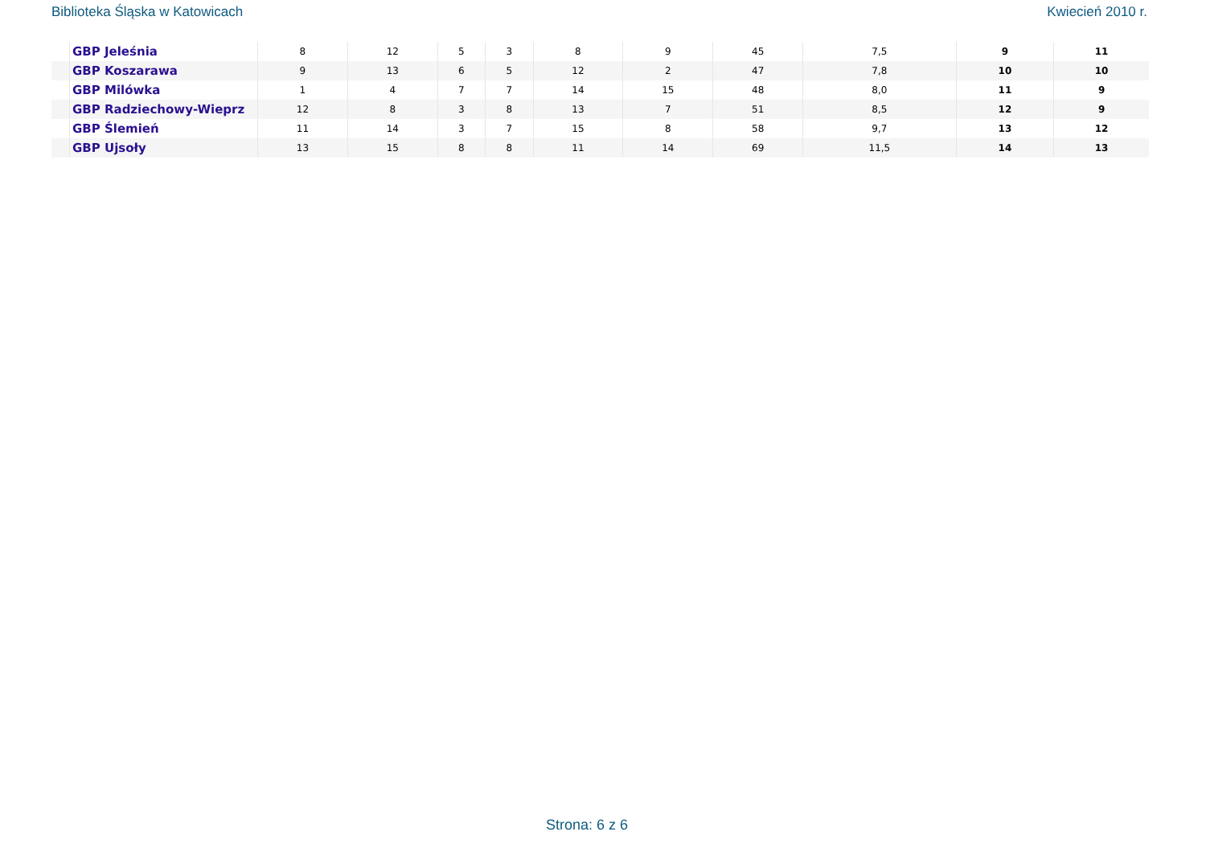Biblioteka Śląska w Katowicach Kwiecień 2010 r.
| | GBP Jeleśnia | 8 | 12 | 5 | 3 | 8 | 9 | 45 | 7,5 | 9 | 11 |
| | GBP Koszarawa | 9 | 13 | 6 | 5 | 12 | 2 | 47 | 7,8 | 10 | 10 |
| | GBP Milówka | 1 | 4 | 7 | 7 | 14 | 15 | 48 | 8,0 | 11 | 9 |
| | GBP Radziechowy-Wieprz | 12 | 8 | 3 | 8 | 13 | 7 | 51 | 8,5 | 12 | 9 |
| | GBP Ślemień | 11 | 14 | 3 | 7 | 15 | 8 | 58 | 9,7 | 13 | 12 |
| | GBP Ujsoły | 13 | 15 | 8 | 8 | 11 | 14 | 69 | 11,5 | 14 | 13 |
Strona: 6 z 6